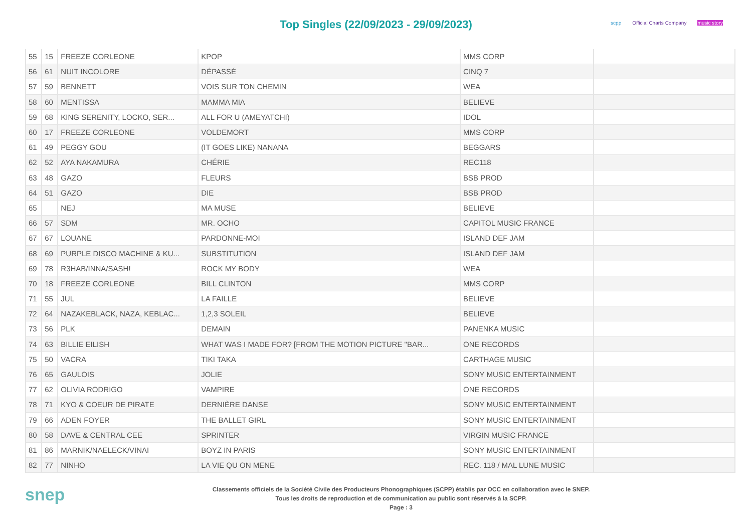Top Singles (22/09/2023 - 29/09/2023)
scpp Official Charts Company music story
| 55 | 15 | FREEZE CORLEONE | KPOP | MMS CORP | |
| 56 | 61 | NUIT INCOLORE | DÉPASSÉ | CINQ 7 | |
| 57 | 59 | BENNETT | VOIS SUR TON CHEMIN | WEA | |
| 58 | 60 | MENTISSA | MAMMA MIA | BELIEVE | |
| 59 | 68 | KING SERENITY, LOCKO, SER... | ALL FOR U (AMEYATCHI) | IDOL | |
| 60 | 17 | FREEZE CORLEONE | VOLDEMORT | MMS CORP | |
| 61 | 49 | PEGGY GOU | (IT GOES LIKE) NANANA | BEGGARS | |
| 62 | 52 | AYA NAKAMURA | CHÉRIE | REC118 | |
| 63 | 48 | GAZO | FLEURS | BSB PROD | |
| 64 | 51 | GAZO | DIE | BSB PROD | |
| 65 | | NEJ | MA MUSE | BELIEVE | |
| 66 | 57 | SDM | MR. OCHO | CAPITOL MUSIC FRANCE | |
| 67 | 67 | LOUANE | PARDONNE-MOI | ISLAND DEF JAM | |
| 68 | 69 | PURPLE DISCO MACHINE & KU... | SUBSTITUTION | ISLAND DEF JAM | |
| 69 | 78 | R3HAB/INNA/SASH! | ROCK MY BODY | WEA | |
| 70 | 18 | FREEZE CORLEONE | BILL CLINTON | MMS CORP | |
| 71 | 55 | JUL | LA FAILLE | BELIEVE | |
| 72 | 64 | NAZAKEBLACK, NAZA, KEBLAC... | 1,2,3 SOLEIL | BELIEVE | |
| 73 | 56 | PLK | DEMAIN | PANENKA MUSIC | |
| 74 | 63 | BILLIE EILISH | WHAT WAS I MADE FOR? [FROM THE MOTION PICTURE "BAR... | ONE RECORDS | |
| 75 | 50 | VACRA | TIKI TAKA | CARTHAGE MUSIC | |
| 76 | 65 | GAULOIS | JOLIE | SONY MUSIC ENTERTAINMENT | |
| 77 | 62 | OLIVIA RODRIGO | VAMPIRE | ONE RECORDS | |
| 78 | 71 | KYO & COEUR DE PIRATE | DERNIÈRE DANSE | SONY MUSIC ENTERTAINMENT | |
| 79 | 66 | ADEN FOYER | THE BALLET GIRL | SONY MUSIC ENTERTAINMENT | |
| 80 | 58 | DAVE & CENTRAL CEE | SPRINTER | VIRGIN MUSIC FRANCE | |
| 81 | 86 | MARNIK/NAELECK/VINAI | BOYZ IN PARIS | SONY MUSIC ENTERTAINMENT | |
| 82 | 77 | NINHO | LA VIE QU ON MENE | REC. 118 / MAL LUNE MUSIC | |
snep
Classements officiels de la Société Civile des Producteurs Phonographiques (SCPP) établis par OCC en collaboration avec le SNEP.
Tous les droits de reproduction et de communication au public sont réservés à la SCPP.
Page : 3